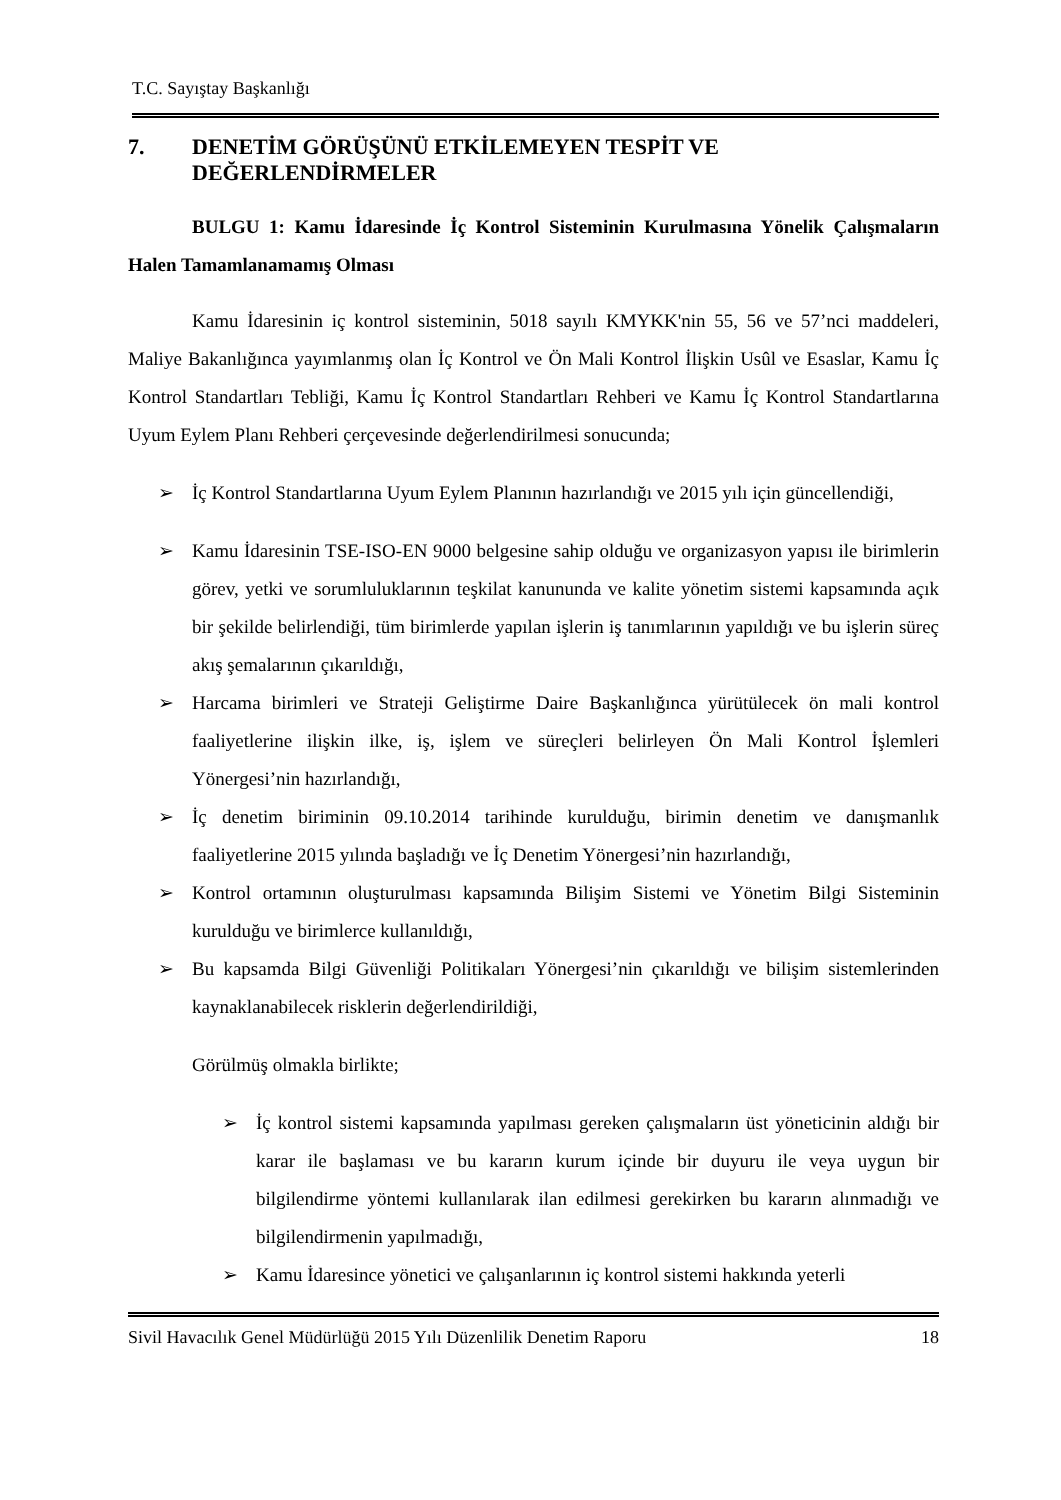T.C. Sayıştay Başkanlığı
7. DENETİM GÖRÜŞÜNÜ ETKİLEMEYEN TESPİT VE
DEĞERLENDİRMELER
BULGU 1: Kamu İdaresinde İç Kontrol Sisteminin Kurulmasına Yönelik Çalışmaların Halen Tamamlanamamış Olması
Kamu İdaresinin iç kontrol sisteminin, 5018 sayılı KMYKK'nin 55, 56 ve 57’nci maddeleri, Maliye Bakanlığınca yayımlanmış olan İç Kontrol ve Ön Mali Kontrol İlişkin Usûl ve Esaslar, Kamu İç Kontrol Standartları Tebliği, Kamu İç Kontrol Standartları Rehberi ve Kamu İç Kontrol Standartlarına Uyum Eylem Planı Rehberi çerçevesinde değerlendirilmesi sonucunda;
➢ İç Kontrol Standartlarına Uyum Eylem Planının hazırlandığı ve 2015 yılı için güncellendiği,
➢ Kamu İdaresinin TSE-ISO-EN 9000 belgesine sahip olduğu ve organizasyon yapısı ile birimlerin görev, yetki ve sorumluluklarının teşkilat kanununda ve kalite yönetim sistemi kapsamında açık bir şekilde belirlendiği, tüm birimlerde yapılan işlerin iş tanımlarının yapıldığı ve bu işlerin süreç akış şemalarının çıkarıldığı,
➢ Harcama birimleri ve Strateji Geliştirme Daire Başkanlığınca yürütülecek ön mali kontrol faaliyetlerine ilişkin ilke, iş, işlem ve süreçleri belirleyen Ön Mali Kontrol İşlemleri Yönergesi’nin hazırlandığı,
➢ İç denetim biriminin 09.10.2014 tarihinde kurulduğu, birimin denetim ve danışmanlık faaliyetlerine 2015 yılında başladığı ve İç Denetim Yönergesi’nin hazırlandığı,
➢ Kontrol ortamının oluşturulması kapsamında Bilişim Sistemi ve Yönetim Bilgi Sisteminin kurulduğu ve birimlerce kullanıldığı,
➢ Bu kapsamda Bilgi Güvenliği Politikaları Yönergesi’nin çıkarıldığı ve bilişim sistemlerinden kaynaklanabilecek risklerin değerlendirildiği,
Görülmüş olmakla birlikte;
➢ İç kontrol sistemi kapsamında yapılması gereken çalışmaların üst yöneticinin aldığı bir karar ile başlaması ve bu kararın kurum içinde bir duyuru ile veya uygun bir bilgilendirme yöntemi kullanılarak ilan edilmesi gerekirken bu kararın alınmadığı ve bilgilendirmenin yapılmadığı,
➢ Kamu İdaresince yönetici ve çalışanlarının iç kontrol sistemi hakkında yeterli
Sivil Havacılık Genel Müdürlüğü 2015 Yılı Düzenlilik Denetim Raporu 18